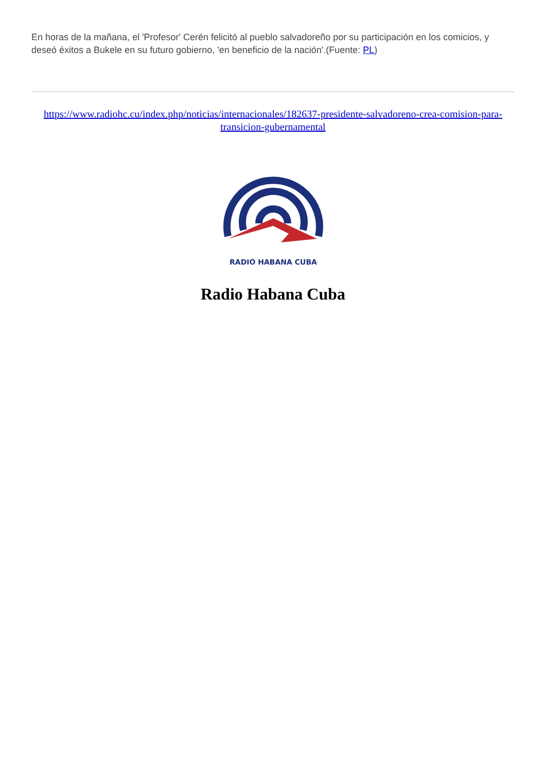En horas de la mañana, el 'Profesor' Cerén felicitó al pueblo salvadoreño por su participación en los comicios, y deseó éxitos a Bukele en su futuro gobierno, 'en beneficio de la nación'.(Fuente: PL)
https://www.radiohc.cu/index.php/noticias/internacionales/182637-presidente-salvadoreno-crea-comision-para-transicion-gubernamental
RADIO HABANA CUBA
Radio Habana Cuba